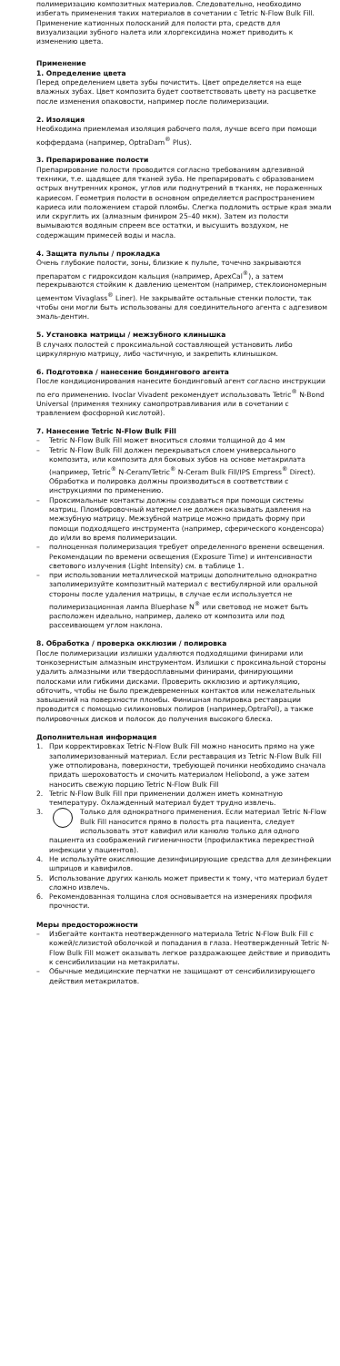полимеризацию композитных материалов. Следовательно, необходимо избегать применения таких материалов в сочетании с Tetric N-Flow Bulk Fill. Применение катионных полосканий для полости рта, средств для визуализации зубного налета или хлоргексидина может приводить к изменению цвета.
Применение
1. Определение цвета
Перед определением цвета зубы почистить. Цвет определяется на еще влажных зубах. Цвет композита будет соответствовать цвету на расцветке после изменения опаковости, например после полимеризации.
2. Изоляция
Необходима приемлемая изоляция рабочего поля, лучше всего при помощи коффердама (например, OptraDam<sup>®</sup> Plus).
3. Препарирование полости
Препарирование полости проводится согласно требованиям адгезивной техники, т.е. щадящее для тканей зуба. Не препарировать с образованием острых внутренних кромок, углов или поднутрений в тканях, не пораженных кариесом. Геометрия полости в основном определяется распространением кариеса или положением старой пломбы. Слегка подломить острые края эмали или скруглить их (алмазным финиром 25–40 мкм). Затем из полости вымываются водяным спреем все остатки, и высушить воздухом, не содержащим примесей воды и масла.
4. Защита пульпы / прокладка
Очень глубокие полости, зоны, близкие к пульпе, точечно закрываются препаратом с гидроксидом кальция (например, ApexCal<sup>®</sup>), а затем перекрываются стойким к давлению цементом (например, стеклоиономерным цементом Vivaglass<sup>®</sup> Liner). Не закрывайте остальные стенки полости, так чтобы они могли быть использованы для соединительного агента с адгезивом эмаль-дентин.
5. Установка матрицы / межзубного клинышка
В случаях полостей с проксимальной составляющей установить либо циркулярную матрицу, либо частичную, и закрепить клинышком.
6. Подготовка / нанесение бондингового агента
После кондиционирования нанесите бондинговый агент согласно инструкции по его применению. Ivoclar Vivadent рекомендует использовать Tetric<sup>®</sup> N-Bond Universal (применяя технику самопротравливания или в сочетании с травлением фосфорной кислотой).
7. Нанесение Tetric N-Flow Bulk Fill
– Tetric N-Flow Bulk Fill может вноситься слоями толщиной до 4 мм
– Tetric N-Flow Bulk Fill должен перекрываться слоем универсального композита, или композита для боковых зубов на основе метакрилата (например, Tetric<sup>®</sup> N-Ceram/Tetric<sup>®</sup> N-Ceram Bulk Fill/IPS Empress<sup>®</sup> Direct). Обработка и полировка должны производиться в соответствии с инструкциями по применению.
– Проксимальные контакты должны создаваться при помощи системы матриц. Пломбировочный материел не должен оказывать давления на межзубную матрицу. Межзубной матрице можно придать форму при помощи подходящего инструмента (например, сферического конденсора) до и/или во время полимеризации.
– полноценная полимеризация требует определенного времени освещения. Рекомендации по времени освещения (Exposure Time) и интенсивности светового излучения (Light Intensity) см. в таблице 1.
– при использовании металлической матрицы дополнительно однократно заполимеризуйте композитный материал с вестибулярной или оральной стороны после удаления матрицы, в случае если используется не полимеризационная лампа Bluephase N<sup>®</sup> или световод не может быть расположен идеально, например, далеко от композита или под рассеивающем углом наклона.
8. Обработка / проверка окклюзии / полировка
После полимеризации излишки удаляются подходящими финирами или тонкозернистым алмазным инструментом. Излишки с проксимальной стороны удалить алмазными или твердосплавными финирами, финирующими полосками или гибкими дисками. Проверить окклюзию и артикуляцию, обточить, чтобы не было преждевременных контактов или нежелательных завышений на поверхности пломбы. Финишная полировка реставрации проводится с помощью силиконовых полиров (например,OptraPol), а также полировочных дисков и полосок до получения высокого блеска.
Дополнительная информация
1. При корректировках Tetric N-Flow Bulk Fill можно наносить прямо на уже заполимеризованный материал. Если реставрация из Tetric N-Flow Bulk Fill уже отполирована, поверхности, требующей починки необходимо сначала придать шероховатость и смочить материалом Heliobond, а уже затем наносить свежую порцию Tetric N-Flow Bulk Fill
2. Tetric N-Flow Bulk Fill при применении должен иметь комнатную температуру. Охлажденный материал будет трудно извлечь.
3. Только для однократного применения. Если материал Tetric N-Flow Bulk Fill наносится прямо в полость рта пациента, следует использовать этот кавифил или канюлю только для одного пациента из соображений гигиеничности (профилактика перекрестной инфекции у пациентов).
4. Не используйте окисляющие дезинфицирующие средства для дезинфекции шприцов и кавифилов.
5. Использование других канюль может привести к тому, что материал будет сложно извлечь.
6. Рекомендованная толщина слоя основывается на измерениях профиля прочности.
Меры предосторожности
– Избегайте контакта неотвержденного материала Tetric N-Flow Bulk Fill с кожей/слизистой оболочкой и попадания в глаза. Неотвержденный Tetric N-Flow Bulk Fill может оказывать легкое раздражающее действие и приводить к сенсибилизации на метакрилаты.
– Обычные медицинские перчатки не защищают от сенсибилизирующего действия метакрилатов.